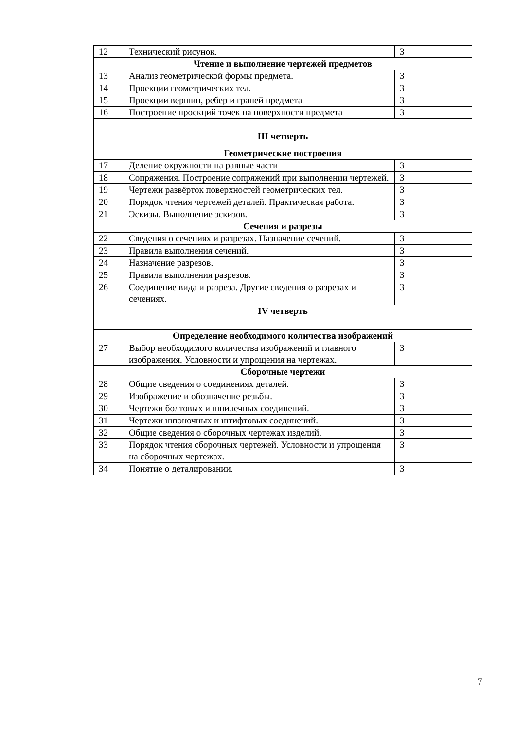| 12 | Технический рисунок. | 3 |
| Чтение и выполнение чертежей предметов | | |
| 13 | Анализ геометрической формы предмета. | 3 |
| 14 | Проекции геометрических тел. | 3 |
| 15 | Проекции вершин, ребер и граней предмета | 3 |
| 16 | Построение проекций точек на поверхности предмета | 3 |
| III четверть | | |
| Геометрические построения | | |
| 17 | Деление окружности на равные части | 3 |
| 18 | Сопряжения. Построение сопряжений при выполнении чертежей. | 3 |
| 19 | Чертежи развёрток поверхностей геометрических тел. | 3 |
| 20 | Порядок чтения чертежей деталей. Практическая работа. | 3 |
| 21 | Эскизы. Выполнение эскизов. | 3 |
| Сечения и разрезы | | |
| 22 | Сведения о сечениях и разрезах. Назначение сечений. | 3 |
| 23 | Правила выполнения сечений. | 3 |
| 24 | Назначение разрезов. | 3 |
| 25 | Правила выполнения разрезов. | 3 |
| 26 | Соединение вида и разреза. Другие сведения о разрезах и сечениях. | 3 |
| IV четверть | | |
| Определение необходимого количества изображений | | |
| 27 | Выбор необходимого количества изображений и главного изображения. Условности и упрощения на чертежах. | 3 |
| Сборочные чертежи | | |
| 28 | Общие сведения о соединениях деталей. | 3 |
| 29 | Изображение и обозначение резьбы. | 3 |
| 30 | Чертежи болтовых и шпилечных соединений. | 3 |
| 31 | Чертежи шпоночных и штифтовых соединений. | 3 |
| 32 | Общие сведения о сборочных чертежах изделий. | 3 |
| 33 | Порядок чтения сборочных чертежей. Условности и упрощения на сборочных чертежах. | 3 |
| 34 | Понятие о деталировании. | 3 |
7